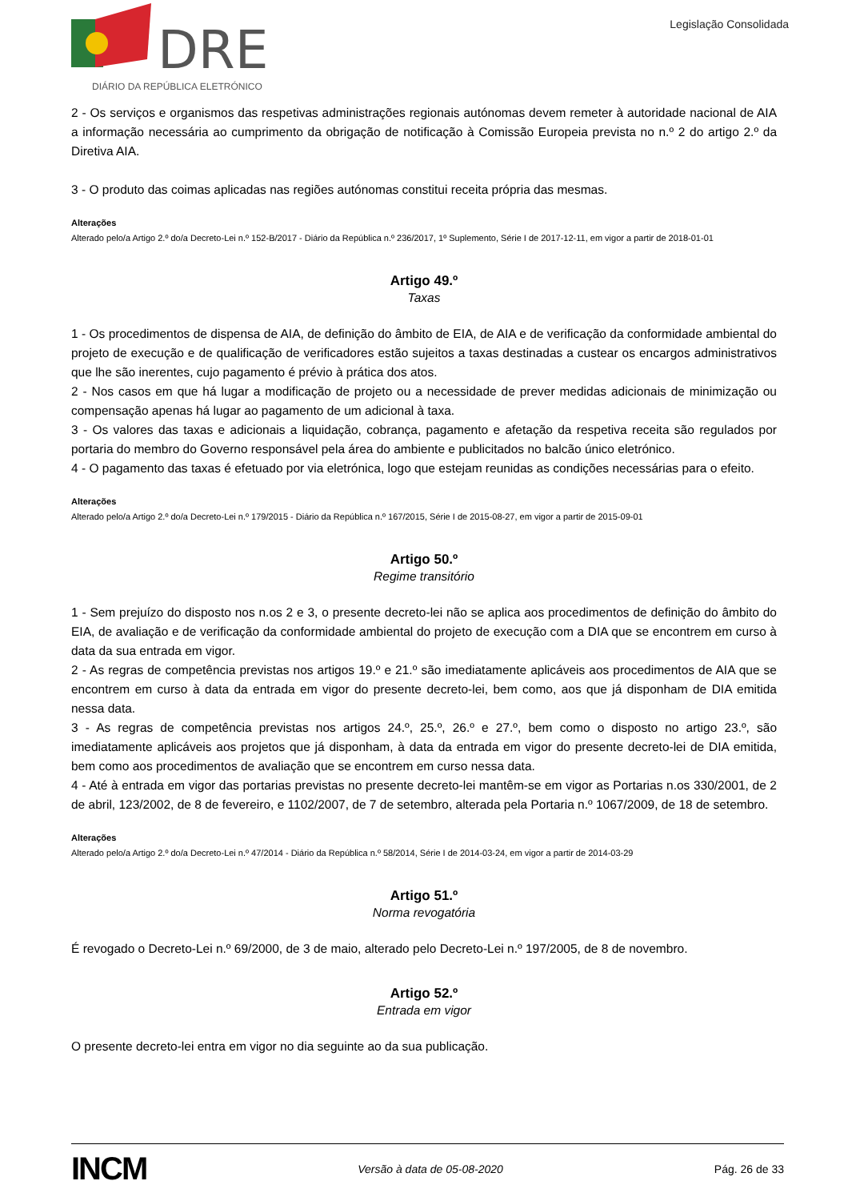DRE
DIÁRIO DA REPÚBLICA ELETRÓNICO
Legislação Consolidada
2 - Os serviços e organismos das respetivas administrações regionais autónomas devem remeter à autoridade nacional de AIA a informação necessária ao cumprimento da obrigação de notificação à Comissão Europeia prevista no n.º 2 do artigo 2.º da Diretiva AIA.
3 - O produto das coimas aplicadas nas regiões autónomas constitui receita própria das mesmas.
Alterações
Alterado pelo/a Artigo 2.º do/a Decreto-Lei n.º 152-B/2017 - Diário da República n.º 236/2017, 1º Suplemento, Série I de 2017-12-11, em vigor a partir de 2018-01-01
Artigo 49.º
Taxas
1 - Os procedimentos de dispensa de AIA, de definição do âmbito de EIA, de AIA e de verificação da conformidade ambiental do projeto de execução e de qualificação de verificadores estão sujeitos a taxas destinadas a custear os encargos administrativos que lhe são inerentes, cujo pagamento é prévio à prática dos atos.
2 - Nos casos em que há lugar a modificação de projeto ou a necessidade de prever medidas adicionais de minimização ou compensação apenas há lugar ao pagamento de um adicional à taxa.
3 - Os valores das taxas e adicionais a liquidação, cobrança, pagamento e afetação da respetiva receita são regulados por portaria do membro do Governo responsável pela área do ambiente e publicitados no balcão único eletrónico.
4 - O pagamento das taxas é efetuado por via eletrónica, logo que estejam reunidas as condições necessárias para o efeito.
Alterações
Alterado pelo/a Artigo 2.º do/a Decreto-Lei n.º 179/2015 - Diário da República n.º 167/2015, Série I de 2015-08-27, em vigor a partir de 2015-09-01
Artigo 50.º
Regime transitório
1 - Sem prejuízo do disposto nos n.os 2 e 3, o presente decreto-lei não se aplica aos procedimentos de definição do âmbito do EIA, de avaliação e de verificação da conformidade ambiental do projeto de execução com a DIA que se encontrem em curso à data da sua entrada em vigor.
2 - As regras de competência previstas nos artigos 19.º e 21.º são imediatamente aplicáveis aos procedimentos de AIA que se encontrem em curso à data da entrada em vigor do presente decreto-lei, bem como, aos que já disponham de DIA emitida nessa data.
3 - As regras de competência previstas nos artigos 24.º, 25.º, 26.º e 27.º, bem como o disposto no artigo 23.º, são imediatamente aplicáveis aos projetos que já disponham, à data da entrada em vigor do presente decreto-lei de DIA emitida, bem como aos procedimentos de avaliação que se encontrem em curso nessa data.
4 - Até à entrada em vigor das portarias previstas no presente decreto-lei mantêm-se em vigor as Portarias n.os 330/2001, de 2 de abril, 123/2002, de 8 de fevereiro, e 1102/2007, de 7 de setembro, alterada pela Portaria n.º 1067/2009, de 18 de setembro.
Alterações
Alterado pelo/a Artigo 2.º do/a Decreto-Lei n.º 47/2014 - Diário da República n.º 58/2014, Série I de 2014-03-24, em vigor a partir de 2014-03-29
Artigo 51.º
Norma revogatória
É revogado o Decreto-Lei n.º 69/2000, de 3 de maio, alterado pelo Decreto-Lei n.º 197/2005, de 8 de novembro.
Artigo 52.º
Entrada em vigor
O presente decreto-lei entra em vigor no dia seguinte ao da sua publicação.
INCM Versão à data de 05-08-2020 Pág. 26 de 33